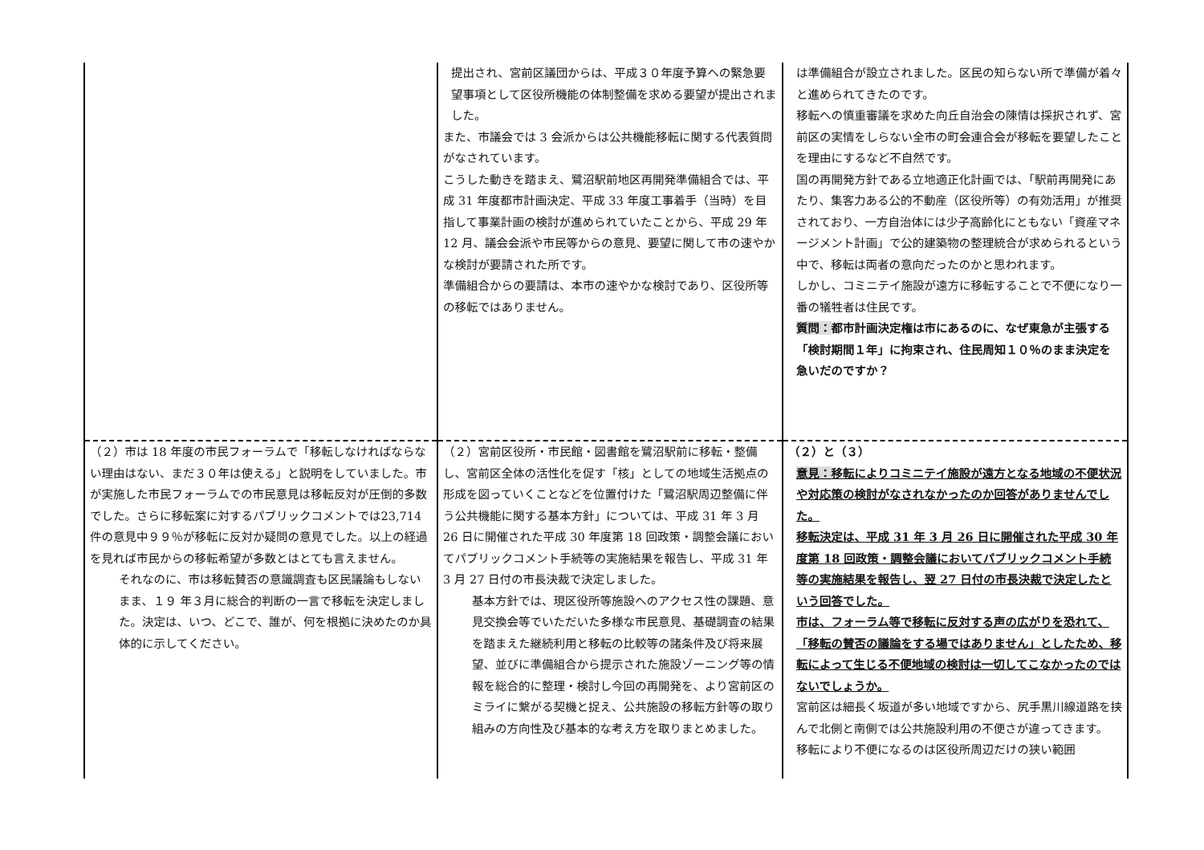| | 提出され、宮前区議団からは、平成３０年度予算への緊急要望事項として区役所機能の体制整備を求める要望が提出されました。 また、市議会では 3 会派からは公共機能移転に関する代表質問がなされています。 こうした動きを踏まえ、鷺沼駅前地区再開発準備組合では、平成 31 年度都市計画決定、平成 33 年度工事着手（当時）を目指して事業計画の検討が進められていたことから、平成 29 年 12 月、議会会派や市民等からの意見、要望に関して市の速やかな検討が要請された所です。 準備組合からの要請は、本市の速やかな検討であり、区役所等の移転ではありません。 | は準備組合が設立されました。区民の知らない所で準備が着々と進められてきたのです。 移転への慎重審議を求めた向丘自治会の陳情は採択されず、宮前区の実情をしらない全市の町会連合会が移転を要望したことを理由にするなど不自然です。 国の再開発方針である立地適正化計画では、「駅前再開発にあたり、集客力ある公的不動産（区役所等）の有効活用」が推奨されており、一方自治体には少子高齢化にともない「資産マネージメント計画」で公的建築物の整理統合が求められるという中で、移転は両者の意向だったのかと思われます。 しかし、コミニテイ施設が遠方に移転することで不便になり一番の犠牲者は住民です。 質問： 都市計画決定権は市にあるのに、なぜ東急が主張する「検討期間１年」に拘束され、住民周知１０％のまま決定を急いだのですか？ |
| （２）市は 18 年度の市民フォーラムで「移転しなければならない理由はない、まだ３０年は使える」と説明をしていました。市が実施した市民フォーラムでの市民意見は移転反対が圧倒的多数でした。さらに移転案に対するパブリックコメントでは23,714件の意見中９９％が移転に反対か疑問の意見でした。以上の経過を見れば市民からの移転希望が多数とはとても言えません。 それなのに、市は移転賛否の意識調査も区民議論もしないまま、１９ 年３月に総合的判断の一言で移転を決定しました。決定は、いつ、どこで、誰が、何を根拠に決めたのか具体的に示してください。 | （２）宮前区役所・市民館・図書館を鷺沼駅前に移転・整備し、宮前区全体の活性化を促す「核」としての地域生活拠点の形成を図っていくことなどを位置付けた「鷺沼駅周辺整備に伴う公共機能に関する基本方針」については、平成 31 年 3 月 26 日に開催された平成 30 年度第 18 回政策・調整会議においてパブリックコメント手続等の実施結果を報告し、平成 31 年 3 月 27 日付の市長決裁で決定しました。 基本方針では、現区役所等施設へのアクセス性の課題、意見交換会等でいただいた多様な市民意見、基礎調査の結果を踏まえた継続利用と移転の比較等の諸条件及び将来展望、並びに準備組合から提示された施設ゾーニング等の情報を総合的に整理・検討し今回の再開発を、より宮前区のミライに繋がる契機と捉え、公共施設の移転方針等の取り組みの方向性及び基本的な考え方を取りまとめました。 | （２）と（３） 意見： 移転によりコミニテイ施設が遠方となる地域の不便状況や対応策の検討がなされなかったのか回答がありませんでした。 移転決定は、平成 31 年 3 月 26 日に開催された平成 30 年度第 18 回政策・調整会議においてパブリックコメント手続等の実施結果を報告し、翌 27 日付の市長決裁で決定したという回答でした。 市は、フォーラム等で移転に反対する声の広がりを恐れて、「移転の賛否の議論をする場ではありません」としたため、移転によって生じる不便地域の検討は一切してこなかったのではないでしょうか。 宮前区は細長く坂道が多い地域ですから、尻手黒川線道路を挟んで北側と南側では公共施設利用の不便さが違ってきます。 移転により不便になるのは区役所周辺だけの狭い範囲 |